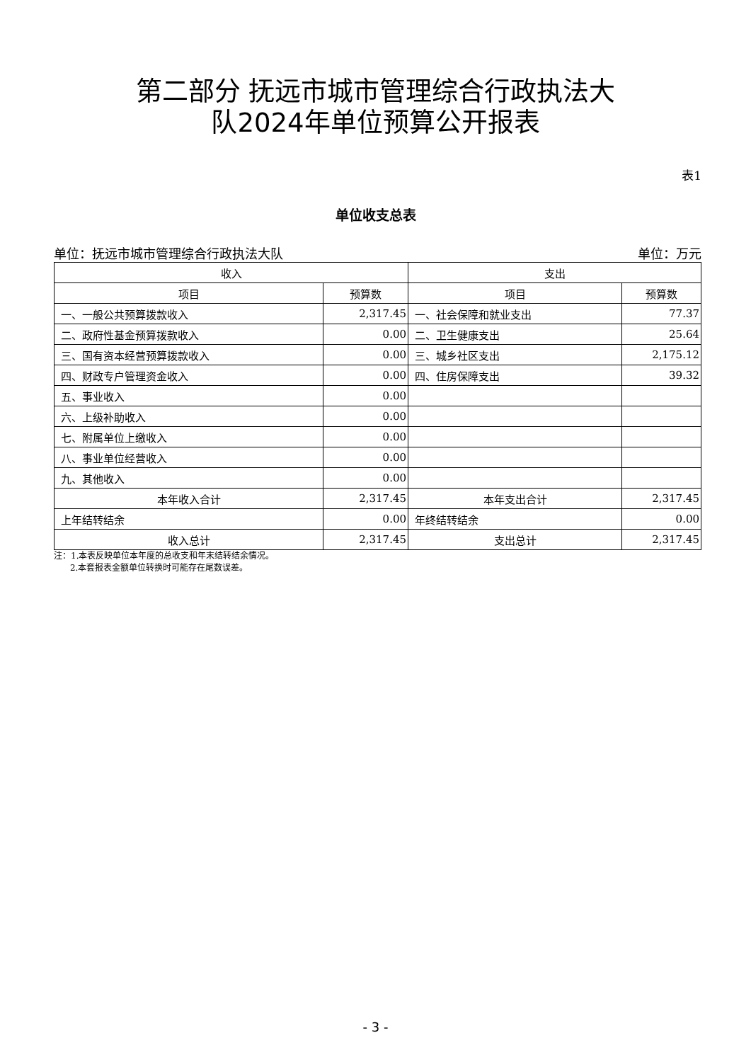第二部分 抚远市城市管理综合行政执法大
队2024年单位预算公开报表
表1
单位收支总表
单位：抚远市城市管理综合行政执法大队 单位：万元
| 收入 | | 支出 | |
| --- | --- | --- | --- |
| 项目 | 预算数 | 项目 | 预算数 |
| 一、一般公共预算拨款收入 | 2,317.45 | 一、社会保障和就业支出 | 77.37 |
| 二、政府性基金预算拨款收入 | 0.00 | 二、卫生健康支出 | 25.64 |
| 三、国有资本经营预算拨款收入 | 0.00 | 三、城乡社区支出 | 2,175.12 |
| 四、财政专户管理资金收入 | 0.00 | 四、住房保障支出 | 39.32 |
| 五、事业收入 | 0.00 | | |
| 六、上级补助收入 | 0.00 | | |
| 七、附属单位上缴收入 | 0.00 | | |
| 八、事业单位经营收入 | 0.00 | | |
| 九、其他收入 | 0.00 | | |
| 本年收入合计 | 2,317.45 | 本年支出合计 | 2,317.45 |
| 上年结转结余 | 0.00 | 年终结转结余 | 0.00 |
| 收入总计 | 2,317.45 | 支出总计 | 2,317.45 |
注：1.本表反映单位本年度的总收支和年末结转结余情况。
2.本套报表金额单位转换时可能存在尾数误差。
- 3 -